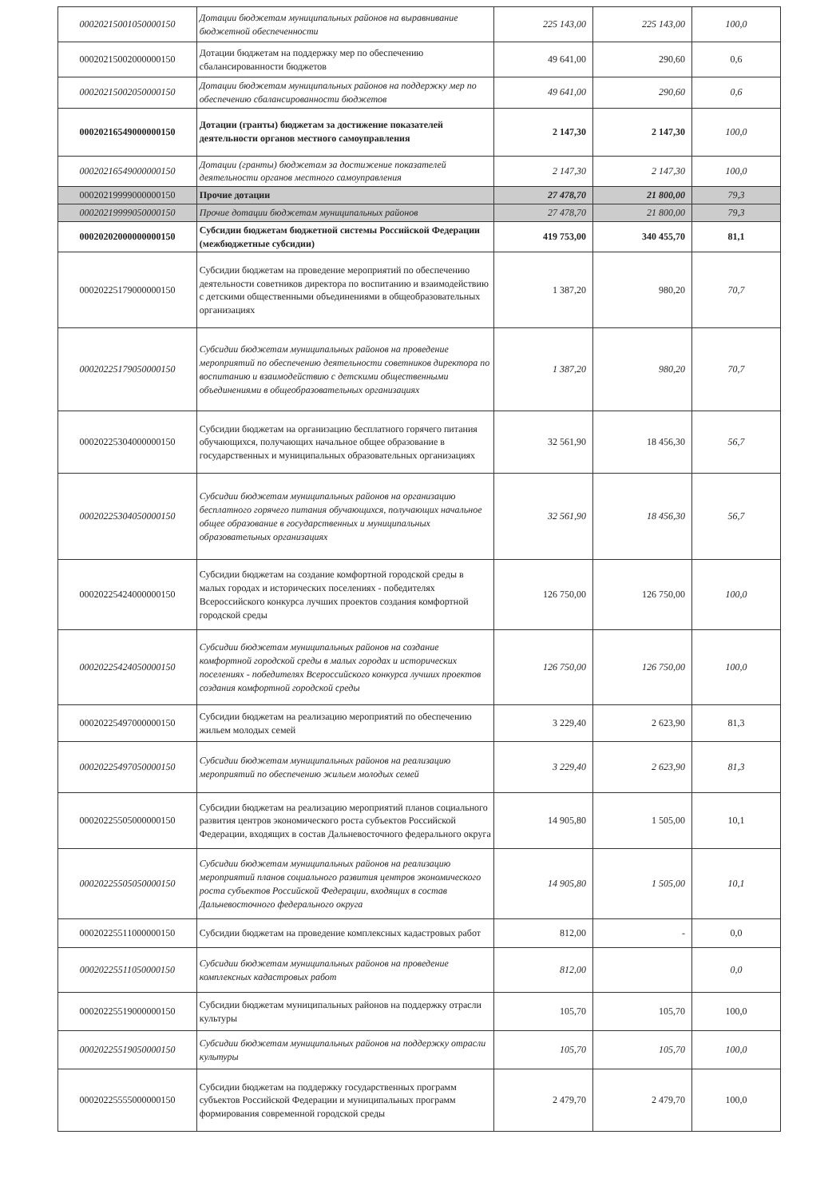| 00020215001050000150 | Дотации бюджетам муниципальных районов на выравнивание бюджетной обеспеченности | 225 143,00 | 225 143,00 | 100,0 |
| 00020215002000000150 | Дотации бюджетам на поддержку мер по обеспечению сбалансированности бюджетов | 49 641,00 | 290,60 | 0,6 |
| 00020215002050000150 | Дотации бюджетам муниципальных районов на поддержку мер по обеспечению сбалансированности бюджетов | 49 641,00 | 290,60 | 0,6 |
| 00020216549000000150 | Дотации (гранты) бюджетам за достижение показателей деятельности органов местного самоуправления | 2 147,30 | 2 147,30 | 100,0 |
| 00020216549000000150 | Дотации (гранты) бюджетам за достижение показателей деятельности органов местного самоуправления | 2 147,30 | 2 147,30 | 100,0 |
| 00020219999000000150 | Прочие дотации | 27 478,70 | 21 800,00 | 79,3 |
| 00020219999050000150 | Прочие дотации бюджетам муниципальных районов | 27 478,70 | 21 800,00 | 79,3 |
| 00020202000000000150 | Субсидии бюджетам бюджетной системы Российской Федерации (межбюджетные субсидии) | 419 753,00 | 340 455,70 | 81,1 |
| 00020225179000000150 | Субсидии бюджетам на проведение мероприятий по обеспечению деятельности советников директора по воспитанию и взаимодействию с детскими общественными объединениями в общеобразовательных организациях | 1 387,20 | 980,20 | 70,7 |
| 00020225179050000150 | Субсидии бюджетам муниципальных районов на проведение мероприятий по обеспечению деятельности советников директора по воспитанию и взаимодействию с детскими общественными объединениями в общеобразовательных организациях | 1 387,20 | 980,20 | 70,7 |
| 00020225304000000150 | Субсидии бюджетам на организацию бесплатного горячего питания обучающихся, получающих начальное общее образование в государственных и муниципальных образовательных организациях | 32 561,90 | 18 456,30 | 56,7 |
| 00020225304050000150 | Субсидии бюджетам муниципальных районов на организацию бесплатного горячего питания обучающихся, получающих начальное общее образование в государственных и муниципальных образовательных организациях | 32 561,90 | 18 456,30 | 56,7 |
| 00020225424000000150 | Субсидии бюджетам на создание комфортной городской среды в малых городах и исторических поселениях - победителях Всероссийского конкурса лучших проектов создания комфортной городской среды | 126 750,00 | 126 750,00 | 100,0 |
| 00020225424050000150 | Субсидии бюджетам муниципальных районов на создание комфортной городской среды в малых городах и исторических поселениях - победителях Всероссийского конкурса лучших проектов создания комфортной городской среды | 126 750,00 | 126 750,00 | 100,0 |
| 00020225497000000150 | Субсидии бюджетам на реализацию мероприятий по обеспечению жильем молодых семей | 3 229,40 | 2 623,90 | 81,3 |
| 00020225497050000150 | Субсидии бюджетам муниципальных районов на реализацию мероприятий по обеспечению жильем молодых семей | 3 229,40 | 2 623,90 | 81,3 |
| 00020225505000000150 | Субсидии бюджетам на реализацию мероприятий планов социального развития центров экономического роста субъектов Российской Федерации, входящих в состав Дальневосточного федерального округа | 14 905,80 | 1 505,00 | 10,1 |
| 00020225505050000150 | Субсидии бюджетам муниципальных районов на реализацию мероприятий планов социального развития центров экономического роста субъектов Российской Федерации, входящих в состав Дальневосточного федерального округа | 14 905,80 | 1 505,00 | 10,1 |
| 00020225511000000150 | Субсидии бюджетам на проведение комплексных кадастровых работ | 812,00 | - | 0,0 |
| 00020225511050000150 | Субсидии бюджетам муниципальных районов на проведение комплексных кадастровых работ | 812,00 | | 0,0 |
| 00020225519000000150 | Субсидии бюджетам муниципальных районов на поддержку отрасли культуры | 105,70 | 105,70 | 100,0 |
| 00020225519050000150 | Субсидии бюджетам муниципальных районов на поддержку отрасли культуры | 105,70 | 105,70 | 100,0 |
| 00020225555000000150 | Субсидии бюджетам на поддержку государственных программ субъектов Российской Федерации и муниципальных программ формирования современной городской среды | 2 479,70 | 2 479,70 | 100,0 |